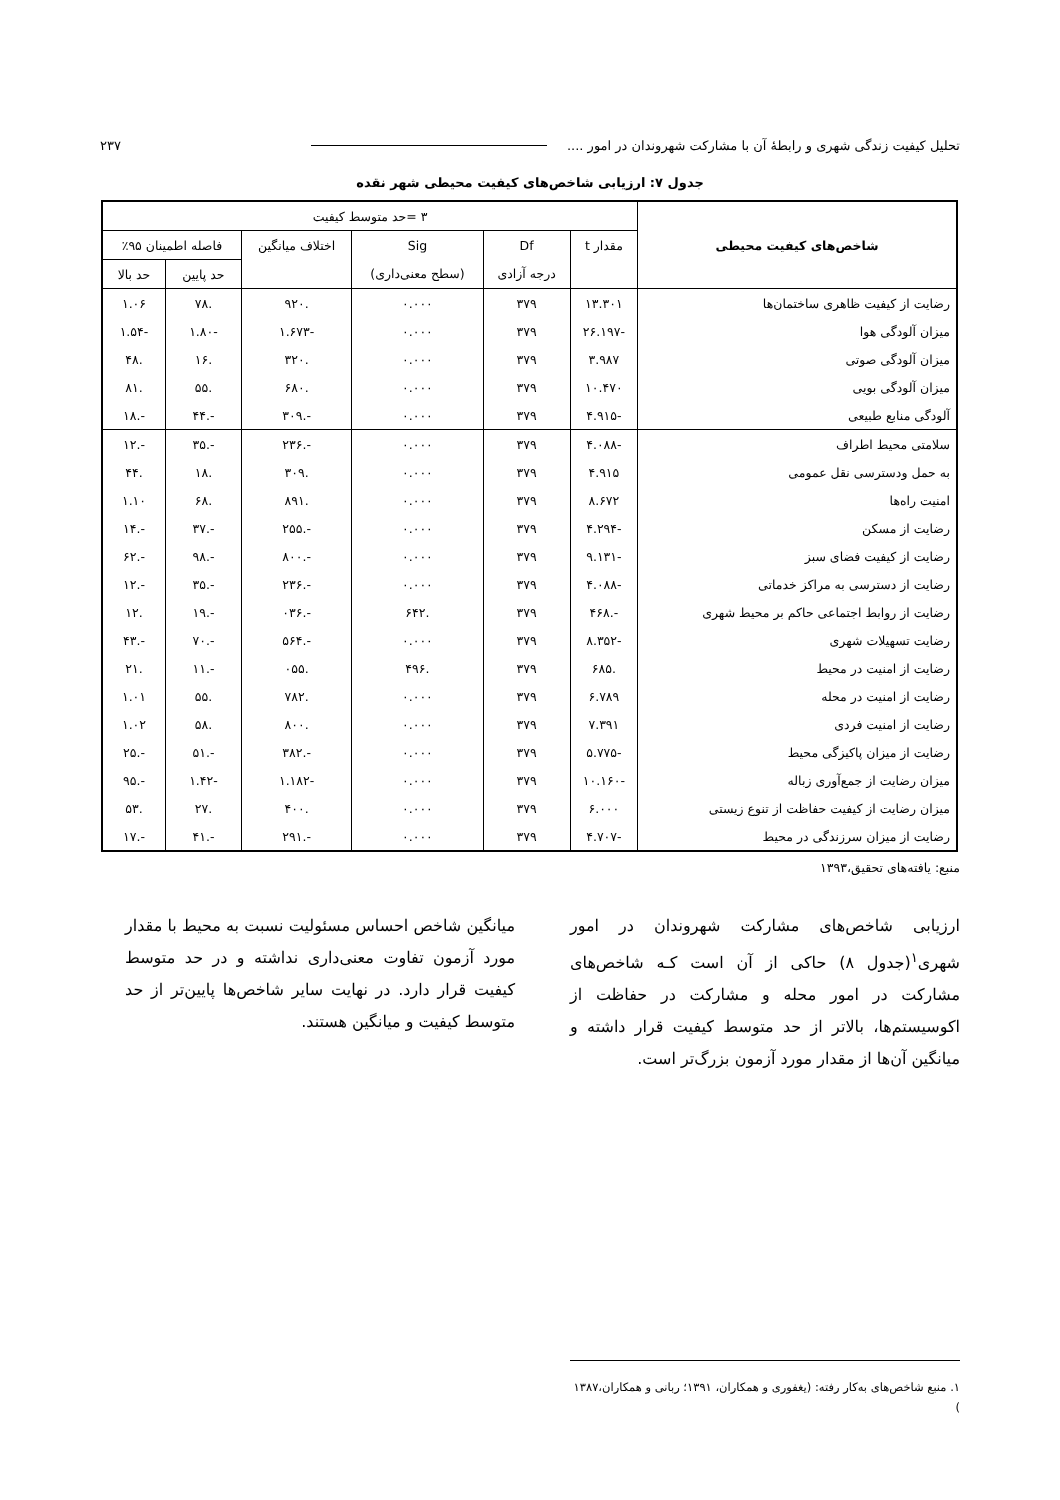تحلیل کیفیت زندگی شهری و رابطهٔ آن با مشارکت شهروندان در امور .... ۲۳۷
جدول ۷: ارزیابی شاخص‌های کیفیت محیطی شهر نقده
| شاخص‌های کیفیت محیطی | ۳ =حد متوسط کیفیت | | | | | |
| --- | --- | --- | --- | --- | --- | --- |
| | مقدار t | Df | Sig | اختلاف میانگین | فاصله اطمینان ۹۵٪ | |
| | | درجه آزادی | (سطح معنی‌داری) | | حد پایین | حد بالا |
| رضایت از کیفیت ظاهری ساختمان‌ها | ۱۳.۳۰۱ | ۳۷۹ | ۰.۰۰۰ | .۹۲۰ | .۷۸ | ۱.۰۶ |
| میزان آلودگی هوا | -۲۶.۱۹۷ | ۳۷۹ | ۰.۰۰۰ | -۱.۶۷۳ | -۱.۸۰ | -۱.۵۴ |
| میزان آلودگی صوتی | ۳.۹۸۷ | ۳۷۹ | ۰.۰۰۰ | .۳۲۰ | .۱۶ | .۴۸ |
| میزان آلودگی بویی | ۱۰.۴۷۰ | ۳۷۹ | ۰.۰۰۰ | .۶۸۰ | .۵۵ | .۸۱ |
| آلودگی منابع طبیعی | -۴.۹۱۵ | ۳۷۹ | ۰.۰۰۰ | -.۳۰۹ | -.۴۴ | -.۱۸ |
| سلامتی محیط اطراف | -۴.۰۸۸ | ۳۷۹ | ۰.۰۰۰ | -.۲۳۶ | -.۳۵ | -.۱۲ |
| به حمل ودسترسی نقل عمومی | ۴.۹۱۵ | ۳۷۹ | ۰.۰۰۰ | .۳۰۹ | .۱۸ | .۴۴ |
| امنیت راه‌ها | ۸.۶۷۲ | ۳۷۹ | ۰.۰۰۰ | .۸۹۱ | .۶۸ | ۱.۱۰ |
| رضایت از مسکن | -۴.۲۹۴ | ۳۷۹ | ۰.۰۰۰ | -.۲۵۵ | -.۳۷ | -.۱۴ |
| رضایت از کیفیت فضای سبز | -۹.۱۳۱ | ۳۷۹ | ۰.۰۰۰ | -.۸۰۰ | -.۹۸ | -.۶۲ |
| رضایت از دسترسی به مراکز خدماتی | -۴.۰۸۸ | ۳۷۹ | ۰.۰۰۰ | -.۲۳۶ | -.۳۵ | -.۱۲ |
| رضایت از روابط اجتماعی حاکم بر محیط شهری | -.۴۶۸ | ۳۷۹ | .۶۴۲ | -.۰۳۶ | -.۱۹ | .۱۲ |
| رضایت تسهیلات شهری | -۸.۳۵۲ | ۳۷۹ | ۰.۰۰۰ | -.۵۶۴ | -.۷۰ | -.۴۳ |
| رضایت از امنیت در محیط | .۶۸۵ | ۳۷۹ | .۴۹۶ | .۰۵۵ | -.۱۱ | .۲۱ |
| رضایت از امنیت در محله | ۶.۷۸۹ | ۳۷۹ | ۰.۰۰۰ | .۷۸۲ | .۵۵ | ۱.۰۱ |
| رضایت از امنیت فردی | ۷.۳۹۱ | ۳۷۹ | ۰.۰۰۰ | .۸۰۰ | .۵۸ | ۱.۰۲ |
| رضایت از میزان پاکیزگی محیط | -۵.۷۷۵ | ۳۷۹ | ۰.۰۰۰ | -.۳۸۲ | -.۵۱ | -.۲۵ |
| میزان رضایت از جمع‌آوری زباله | -۱۰.۱۶۰ | ۳۷۹ | ۰.۰۰۰ | -۱.۱۸۲ | -۱.۴۲ | -.۹۵ |
| میزان رضایت از کیفیت حفاظت از تنوع زیستی | ۶.۰۰۰ | ۳۷۹ | ۰.۰۰۰ | .۴۰۰ | .۲۷ | .۵۳ |
| رضایت از میزان سرزندگی در محیط | -۴.۷۰۷ | ۳۷۹ | ۰.۰۰۰ | -.۲۹۱ | -.۴۱ | -.۱۷ |
منبع: یافته‌های تحقیق،۱۳۹۳
ارزیابی شاخص‌های مشارکت شهروندان در امور شهری<sup>۱</sup>(جدول ۸) حاکی از آن است کـه شاخص‌های مشارکت در امور محله و مشارکت در حفاظت از اکوسیستم‌ها، بالاتر از حد متوسط کیفیت قرار داشته و میانگین آن‌ها از مقدار مورد آزمون بزرگ‌تر است.
میانگین شاخص احساس مسئولیت نسبت به محیط با مقدار مورد آزمون تفاوت معنی‌داری نداشته و در حد متوسط کیفیت قرار دارد. در نهایت سایر شاخص‌ها پایین‌تر از حد متوسط کیفیت و میانگین هستند.
۱. منبع شاخص‌های به‌کار رفته: (یغفوری و همکاران، ۱۳۹۱؛ ربانی و همکاران،۱۳۸۷ )